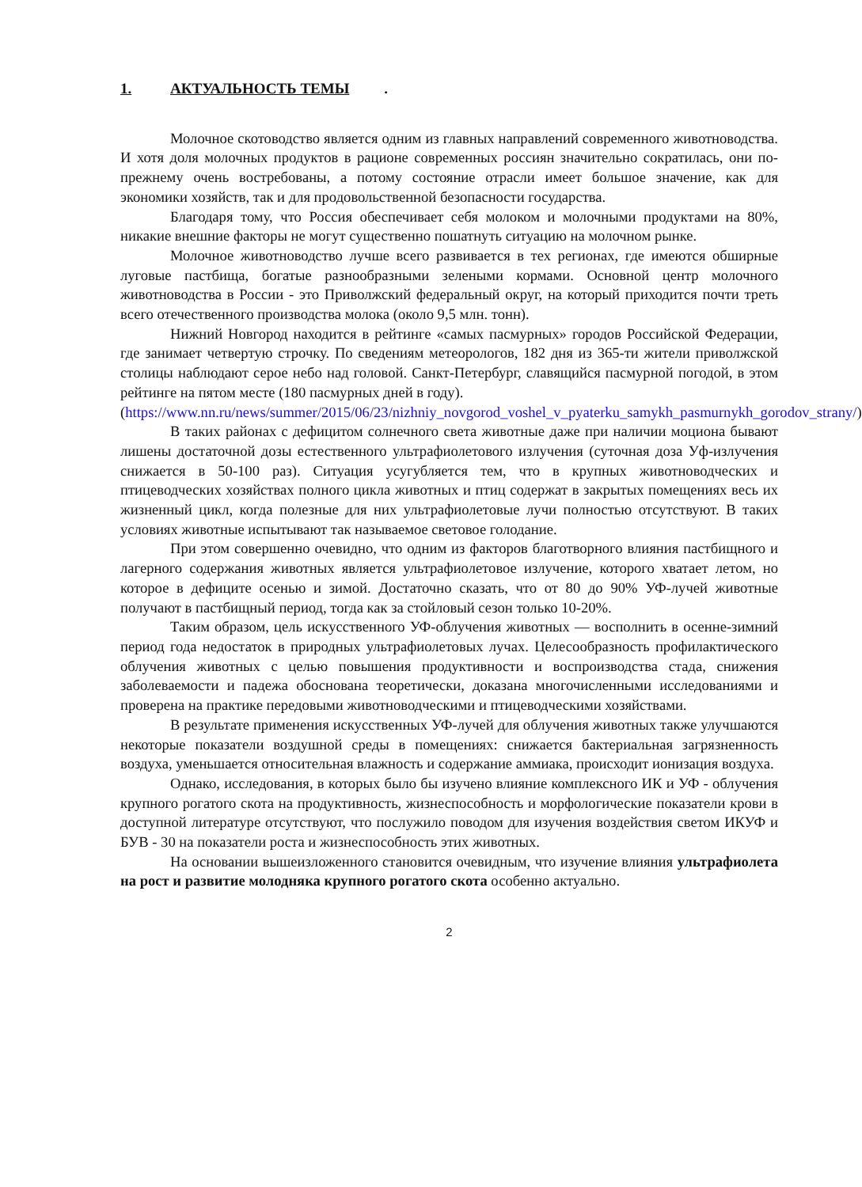1. АКТУАЛЬНОСТЬ ТЕМЫ.
Молочное скотоводство является одним из главных направлений современного животноводства. И хотя доля молочных продуктов в рационе современных россиян значительно сократилась, они по-прежнему очень востребованы, а потому состояние отрасли имеет большое значение, как для экономики хозяйств, так и для продовольственной безопасности государства.
Благодаря тому, что Россия обеспечивает себя молоком и молочными продуктами на 80%, никакие внешние факторы не могут существенно пошатнуть ситуацию на молочном рынке.
Молочное животноводство лучше всего развивается в тех регионах, где имеются обширные луговые пастбища, богатые разнообразными зелеными кормами. Основной центр молочного животноводства в России - это Приволжский федеральный округ, на который приходится почти треть всего отечественного производства молока (около 9,5 млн. тонн).
Нижний Новгород находится в рейтинге «самых пасмурных» городов Российской Федерации, где занимает четвертую строчку. По сведениям метеорологов, 182 дня из 365-ти жители приволжской столицы наблюдают серое небо над головой. Санкт-Петербург, славящийся пасмурной погодой, в этом рейтинге на пятом месте (180 пасмурных дней в году).
(https://www.nn.ru/news/summer/2015/06/23/nizhniy_novgorod_voshel_v_pyaterku_samykh_pasmurnykh_gorodov_strany/)
В таких районах с дефицитом солнечного света животные даже при наличии моциона бывают лишены достаточной дозы естественного ультрафиолетового излучения (суточная доза Уф-излучения снижается в 50-100 раз). Ситуация усугубляется тем, что в крупных животноводческих и птицеводческих хозяйствах полного цикла животных и птиц содержат в закрытых помещениях весь их жизненный цикл, когда полезные для них ультрафиолетовые лучи полностью отсутствуют. В таких условиях животные испытывают так называемое световое голодание.
При этом совершенно очевидно, что одним из факторов благотворного влияния пастбищного и лагерного содержания животных является ультрафиолетовое излучение, которого хватает летом, но которое в дефиците осенью и зимой. Достаточно сказать, что от 80 до 90% УФ-лучей животные получают в пастбищный период, тогда как за стойловый сезон только 10-20%.
Таким образом, цель искусственного УФ-облучения животных — восполнить в осенне-зимний период года недостаток в природных ультрафиолетовых лучах. Целесообразность профилактического облучения животных с целью повышения продуктивности и воспроизводства стада, снижения заболеваемости и падежа обоснована теоретически, доказана многочисленными исследованиями и проверена на практике передовыми животноводческими и птицеводческими хозяйствами.
В результате применения искусственных УФ-лучей для облучения животных также улучшаются некоторые показатели воздушной среды в помещениях: снижается бактериальная загрязненность воздуха, уменьшается относительная влажность и содержание аммиака, происходит ионизация воздуха.
Однако, исследования, в которых было бы изучено влияние комплексного ИК и УФ - облучения крупного рогатого скота на продуктивность, жизнеспособность и морфологические показатели крови в доступной литературе отсутствуют, что послужило поводом для изучения воздействия светом ИКУФ и БУВ - 30 на показатели роста и жизнеспособность этих животных.
На основании вышеизложенного становится очевидным, что изучение влияния ультрафиолета на рост и развитие молодняка крупного рогатого скота особенно актуально.
2